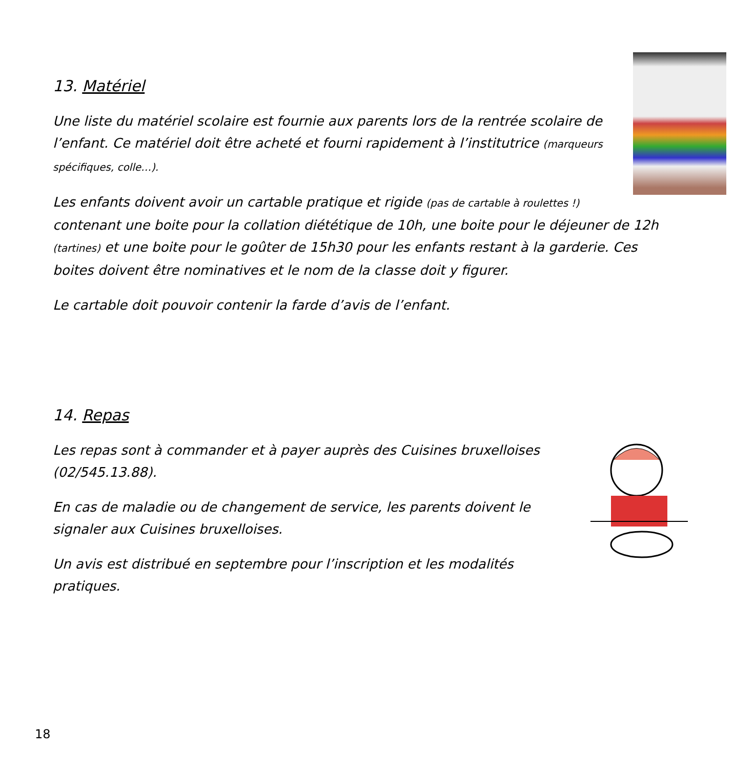13. Matériel
Une liste du matériel scolaire est fournie aux parents lors de la rentrée scolaire de l’enfant. Ce matériel doit être acheté et fourni rapidement à l’institutrice (marqueurs spécifiques, colle…).
Les enfants doivent avoir un cartable pratique et rigide (pas de cartable à roulettes !) contenant une boite pour la collation diététique de 10h, une boite pour le déjeuner de 12h (tartines) et une boite pour le goûter de 15h30 pour les enfants restant à la garderie. Ces boites doivent être nominatives et le nom de la classe doit y figurer.
Le cartable doit pouvoir contenir la farde d’avis de l’enfant.
14. Repas
Les repas sont à commander et à payer auprès des Cuisines bruxelloises (02/545.13.88).
En cas de maladie ou de changement de service, les parents doivent le signaler aux Cuisines bruxelloises.
Un avis est distribué en septembre pour l’inscription et les modalités pratiques.
18